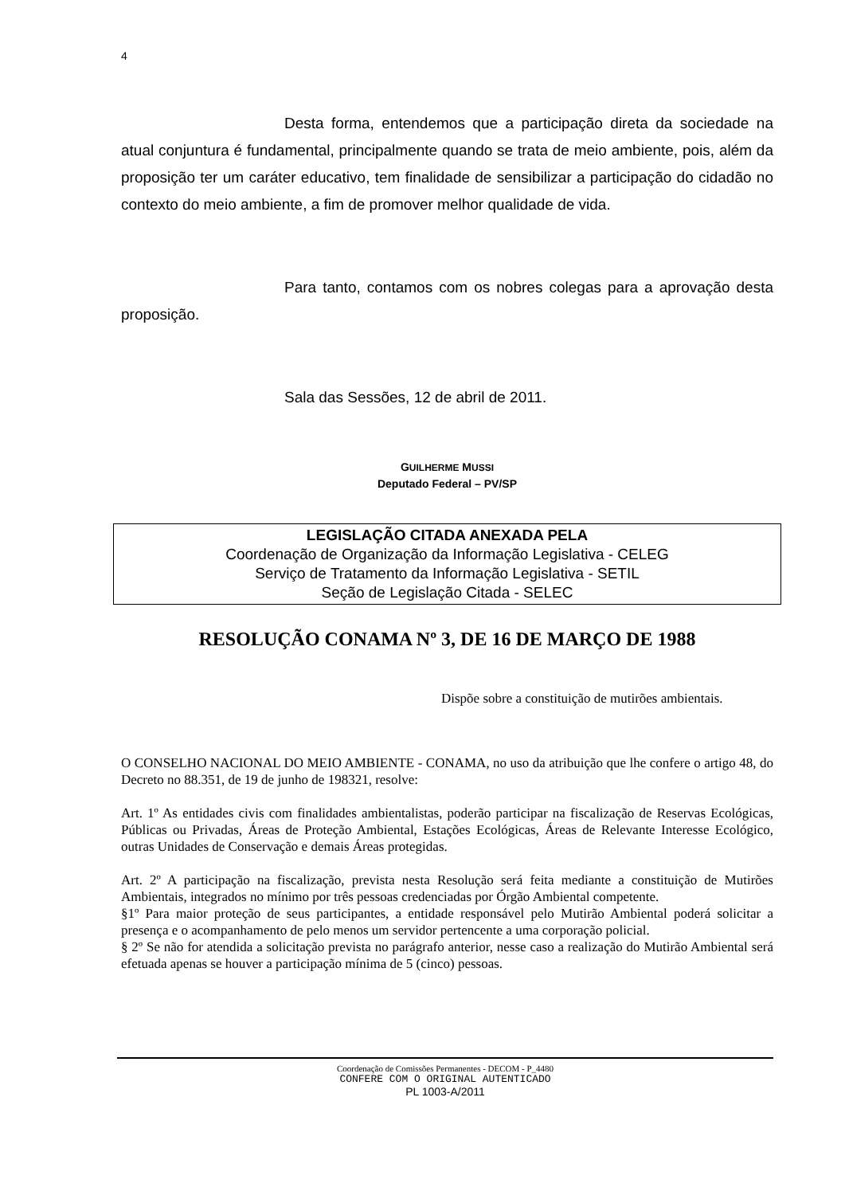4
Desta forma, entendemos que a participação direta da sociedade na atual conjuntura é fundamental, principalmente quando se trata de meio ambiente, pois, além da proposição ter um caráter educativo, tem finalidade de sensibilizar a participação do cidadão no contexto do meio ambiente, a fim de promover melhor qualidade de vida.
Para tanto, contamos com os nobres colegas para a aprovação desta proposição.
Sala das Sessões, 12 de abril de 2011.
GUILHERME MUSSI
Deputado Federal – PV/SP
LEGISLAÇÃO CITADA ANEXADA PELA
Coordenação de Organização da Informação Legislativa - CELEG
Serviço de Tratamento da Informação Legislativa - SETIL
Seção de Legislação Citada - SELEC
RESOLUÇÃO CONAMA Nº 3, DE 16 DE MARÇO DE 1988
Dispõe sobre a constituição de mutirões ambientais.
O CONSELHO NACIONAL DO MEIO AMBIENTE - CONAMA, no uso da atribuição que lhe confere o artigo 48, do Decreto no 88.351, de 19 de junho de 198321, resolve:
Art. 1º As entidades civis com finalidades ambientalistas, poderão participar na fiscalização de Reservas Ecológicas, Públicas ou Privadas, Áreas de Proteção Ambiental, Estações Ecológicas, Áreas de Relevante Interesse Ecológico, outras Unidades de Conservação e demais Áreas protegidas.
Art. 2º A participação na fiscalização, prevista nesta Resolução será feita mediante a constituição de Mutirões Ambientais, integrados no mínimo por três pessoas credenciadas por Órgão Ambiental competente.
§1º Para maior proteção de seus participantes, a entidade responsável pelo Mutirão Ambiental poderá solicitar a presença e o acompanhamento de pelo menos um servidor pertencente a uma corporação policial.
§ 2º Se não for atendida a solicitação prevista no parágrafo anterior, nesse caso a realização do Mutirão Ambiental será efetuada apenas se houver a participação mínima de 5 (cinco) pessoas.
Coordenação de Comissões Permanentes - DECOM - P_4480
CONFERE COM O ORIGINAL AUTENTICADO
PL 1003-A/2011